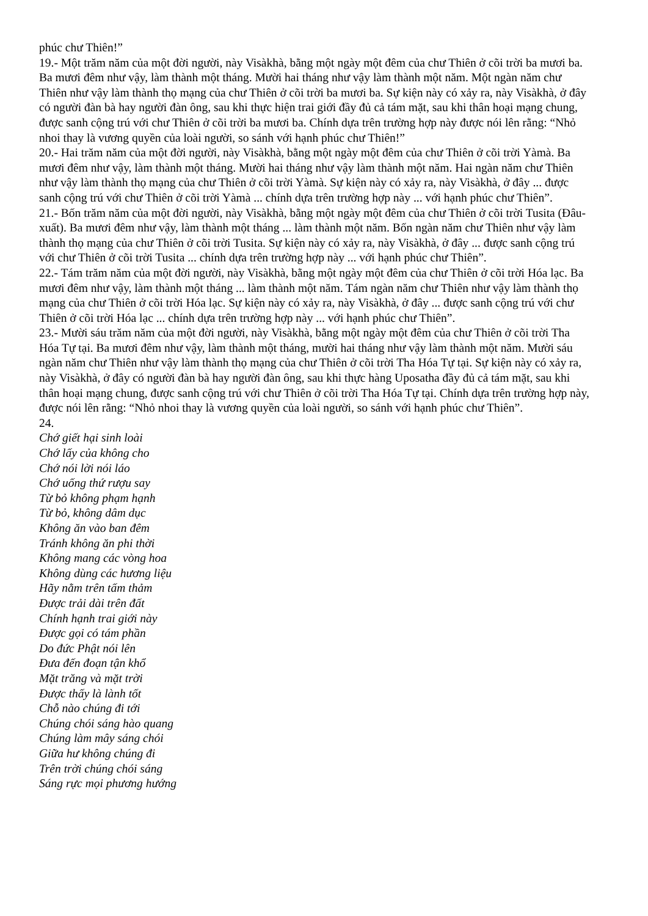phúc chư Thiên!”
19.- Một trăm năm của một đời người, này Visàkhà, bằng một ngày một đêm của chư Thiên ở cõi trời ba mươi ba. Ba mươi đêm như vậy, làm thành một tháng. Mười hai tháng như vậy làm thành một năm. Một ngàn năm chư Thiên như vậy làm thành thọ mạng của chư Thiên ở cõi trời ba mươi ba. Sự kiện này có xảy ra, này Visàkhà, ở đây có người đàn bà hay người đàn ông, sau khi thực hiện trai giới đầy đủ cả tám mặt, sau khi thân hoại mạng chung, được sanh cộng trú với chư Thiên ở cõi trời ba mươi ba. Chính dựa trên trường hợp này được nói lên rằng: “Nhỏ nhoi thay là vương quyền của loài người, so sánh với hạnh phúc chư Thiên!”
20.- Hai trăm năm của một đời người, này Visàkhà, bằng một ngày một đêm của chư Thiên ở cõi trời Yàmà. Ba mươi đêm như vậy, làm thành một tháng. Mười hai tháng như vậy làm thành một năm. Hai ngàn năm chư Thiên như vậy làm thành thọ mạng của chư Thiên ở cõi trời Yàmà. Sự kiện này có xảy ra, này Visàkhà, ở đây ... được sanh cộng trú với chư Thiên ở cõi trời Yàmà ... chính dựa trên trường hợp này ... với hạnh phúc chư Thiên”.
21.- Bốn trăm năm của một đời người, này Visàkhà, bằng một ngày một đêm của chư Thiên ở cõi trời Tusita (Đâu-xuất). Ba mươi đêm như vậy, làm thành một tháng ... làm thành một năm. Bốn ngàn năm chư Thiên như vậy làm thành thọ mạng của chư Thiên ở cõi trời Tusita. Sự kiện này có xảy ra, này Visàkhà, ở đây ... được sanh cộng trú với chư Thiên ở cõi trời Tusita ... chính dựa trên trường hợp này ... với hạnh phúc chư Thiên”.
22.- Tám trăm năm của một đời người, này Visàkhà, bằng một ngày một đêm của chư Thiên ở cõi trời Hóa lạc. Ba mươi đêm như vậy, làm thành một tháng ... làm thành một năm. Tám ngàn năm chư Thiên như vậy làm thành thọ mạng của chư Thiên ở cõi trời Hóa lạc. Sự kiện này có xảy ra, này Visàkhà, ở đây ... được sanh cộng trú với chư Thiên ở cõi trời Hóa lạc ... chính dựa trên trường hợp này ... với hạnh phúc chư Thiên”.
23.- Mười sáu trăm năm của một đời người, này Visàkhà, bằng một ngày một đêm của chư Thiên ở cõi trời Tha Hóa Tự tại. Ba mươi đêm như vậy, làm thành một tháng, mười hai tháng như vậy làm thành một năm. Mười sáu ngàn năm chư Thiên như vậy làm thành thọ mạng của chư Thiên ở cõi trời Tha Hóa Tự tại. Sự kiện này có xảy ra, này Visàkhà, ở đây có người đàn bà hay người đàn ông, sau khi thực hàng Uposatha đầy đủ cả tám mặt, sau khi thân hoại mạng chung, được sanh cộng trú với chư Thiên ở cõi trời Tha Hóa Tự tại. Chính dựa trên trường hợp này, được nói lên rằng: “Nhỏ nhoi thay là vương quyền của loài người, so sánh với hạnh phúc chư Thiên”.
24.
Chớ giết hại sinh loài
Chớ lấy của không cho
Chớ nói lời nói láo
Chớ uống thứ rượu say
Từ bỏ không phạm hạnh
Từ bỏ, không dâm dục
Không ăn vào ban đêm
Tránh không ăn phi thời
Không mang các vòng hoa
Không dùng các hương liệu
Hãy nằm trên tấm thảm
Được trải dài trên đất
Chính hạnh trai giới này
Được gọi có tám phần
Do đức Phật nói lên
Đưa đến đoạn tận khổ
Mặt trăng và mặt trời
Được thấy là lành tốt
Chỗ nào chúng đi tới
Chúng chói sáng hào quang
Chúng làm mây sáng chói
Giữa hư không chúng đi
Trên trời chúng chói sáng
Sáng rực mọi phương hướng